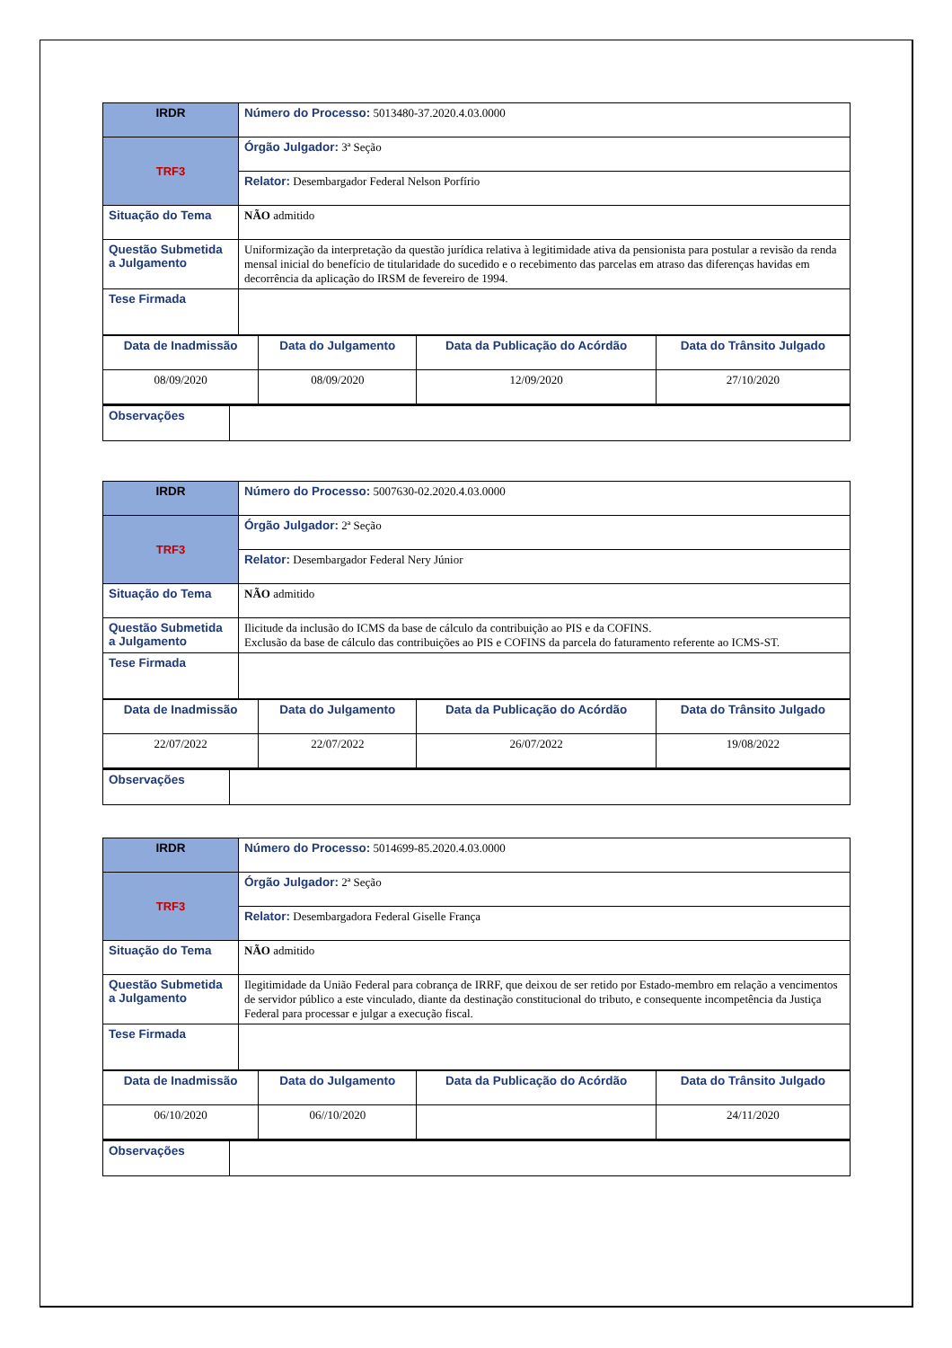| IRDR | Número do Processo: 5013480-37.2020.4.03.0000 |
| TRF3 | Órgão Julgador: 3ª Seção |
| | Relator: Desembargador Federal Nelson Porfírio |
| Situação do Tema | NÃO admitido |
| Questão Submetida a Julgamento | Uniformização da interpretação da questão jurídica relativa à legitimidade ativa da pensionista para postular a revisão da renda mensal inicial do benefício de titularidade do sucedido e o recebimento das parcelas em atraso das diferenças havidas em decorrência da aplicação do IRSM de fevereiro de 1994. |
| Tese Firmada | |
| Data de Inadmissão | Data do Julgamento | Data da Publicação do Acórdão | Data do Trânsito Julgado |
| 08/09/2020 | 08/09/2020 | 12/09/2020 | 27/10/2020 |
| Observações | |
| IRDR | Número do Processo: 5007630-02.2020.4.03.0000 |
| TRF3 | Órgão Julgador: 2ª Seção |
| | Relator: Desembargador Federal Nery Júnior |
| Situação do Tema | NÃO admitido |
| Questão Submetida a Julgamento | Ilicitude da inclusão do ICMS da base de cálculo da contribuição ao PIS e da COFINS. Exclusão da base de cálculo das contribuições ao PIS e COFINS da parcela do faturamento referente ao ICMS-ST. |
| Tese Firmada | |
| Data de Inadmissão | Data do Julgamento | Data da Publicação do Acórdão | Data do Trânsito Julgado |
| 22/07/2022 | 22/07/2022 | 26/07/2022 | 19/08/2022 |
| Observações | |
| IRDR | Número do Processo: 5014699-85.2020.4.03.0000 |
| TRF3 | Órgão Julgador: 2ª Seção |
| | Relator: Desembargadora Federal Giselle França |
| Situação do Tema | NÃO admitido |
| Questão Submetida a Julgamento | Ilegitimidade da União Federal para cobrança de IRRF, que deixou de ser retido por Estado-membro em relação a vencimentos de servidor público a este vinculado, diante da destinação constitucional do tributo, e consequente incompetência da Justiça Federal para processar e julgar a execução fiscal. |
| Tese Firmada | |
| Data de Inadmissão | Data do Julgamento | Data da Publicação do Acórdão | Data do Trânsito Julgado |
| 06/10/2020 | 06//10/2020 | | 24/11/2020 |
| Observações | |